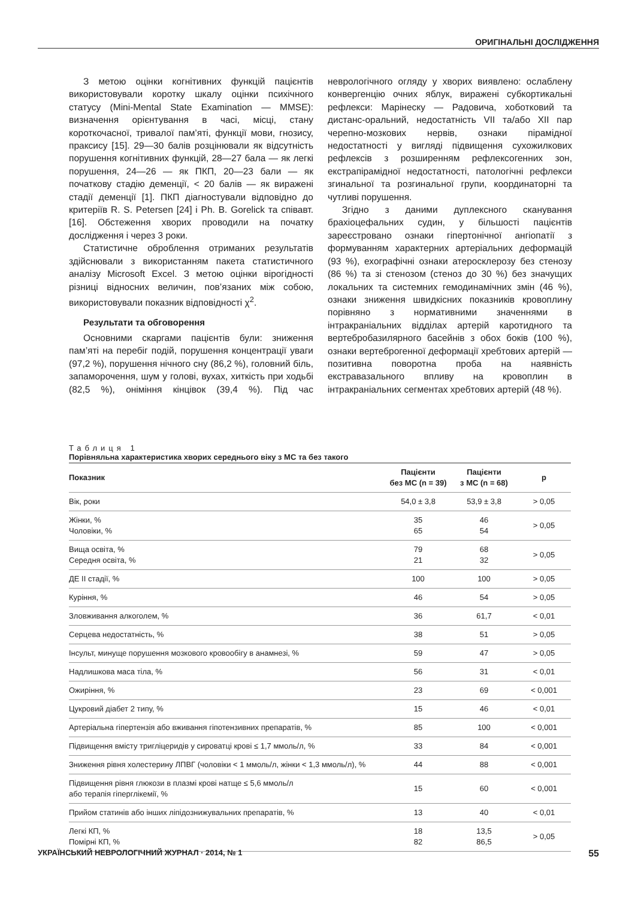ОРИГІНАЛЬНІ ДОСЛІДЖЕННЯ
З метою оцінки когнітивних функцій пацієнтів використовували коротку шкалу оцінки психічного статусу (Mini-Mental State Examination — MMSE): визначення орієнтування в часі, місці, стану короткочасної, тривалої пам’яті, функції мови, гнозису, праксису [15]. 29—30 балів розцінювали як відсутність порушення когнітивних функцій, 28—27 бала — як легкі порушення, 24—26 — як ПКП, 20—23 бали — як початкову стадію деменції, < 20 балів — як виражені стадії деменції [1]. ПКП діагностували відповідно до критеріїв R. S. Petersen [24] і Ph. B. Gorelick та співавт. [16]. Обстеження хворих проводили на початку дослідження і через 3 роки.
Статистичне оброблення отриманих результатів здійснювали з використанням пакета статистичного аналізу Microsoft Excel. З метою оцінки вірогідності різниці відносних величин, пов’язаних між собою, використовували показник відповідності χ<sup>2</sup>.
Результати та обговорення
Основними скаргами пацієнтів були: зниження пам’яті на перебіг подій, порушення концентрації уваги (97,2 %), порушення нічного сну (86,2 %), головний біль, запаморочення, шум у голові, вухах, хиткість при ходьбі (82,5 %), оніміння кінцівок (39,4 %). Під час неврологічного огляду у хворих виявлено: ослаблену конвергенцію очних яблук, виражені субкортикальні рефлекси: Марінеску — Радовича, хоботковий та дистанс-оральний, недостатність VII та/або XII пар черепно-мозкових нервів, ознаки пірамідної недостатності у вигляді підвищення сухожилкових рефлексів з розширенням рефлексогенних зон, екстрапірамідної недостатності, патологічні рефлекси згинальної та розгинальної групи, координаторні та чутливі порушення.
Згідно з даними дуплексного сканування брахіоцефальних судин, у більшості пацієнтів зареєстровано ознаки гіпертонічної ангіопатії з формуванням характерних артеріальних деформацій (93 %), ехографічні ознаки атеросклерозу без стенозу (86 %) та зі стенозом (стеноз до 30 %) без значущих локальних та системних гемодинамічних змін (46 %), ознаки зниження швидкісних показників кровоплину порівняно з нормативними значеннями в інтракраніальних відділах артерій каротидного та вертебробазилярного басейнів з обох боків (100 %), ознаки вертеброгенної деформації хребтових артерій — позитивна поворотна проба на наявність екстравазального впливу на кровоплин в інтракраніальних сегментах хребтових артерій (48 %).
Таблиця 1
Порівняльна характеристика хворих середнього віку з МС та без такого
| Показник | Пацієнти без МС (n = 39) | Пацієнти з МС (n = 68) | p |
| --- | --- | --- | --- |
| Вік, роки | 54,0 ± 3,8 | 53,9 ± 3,8 | > 0,05 |
| Жінки, % Чоловіки, % | 35 65 | 46 54 | > 0,05 |
| Вища освіта, % Середня освіта, % | 79 21 | 68 32 | > 0,05 |
| ДЕ II стадії, % | 100 | 100 | > 0,05 |
| Куріння, % | 46 | 54 | > 0,05 |
| Зловживання алкоголем, % | 36 | 61,7 | < 0,01 |
| Серцева недостатність, % | 38 | 51 | > 0,05 |
| Інсульт, минуще порушення мозкового кровообігу в анамнезі, % | 59 | 47 | > 0,05 |
| Надлишкова маса тіла, % | 56 | 31 | < 0,01 |
| Ожиріння, % | 23 | 69 | < 0,001 |
| Цукровий діабет 2 типу, % | 15 | 46 | < 0,01 |
| Артеріальна гіпертензія або вживання гіпотензивних препаратів, % | 85 | 100 | < 0,001 |
| Підвищення вмісту тригліцеридів у сироватці крові ≤ 1,7 ммоль/л, % | 33 | 84 | < 0,001 |
| Зниження рівня холестерину ЛПВГ (чоловіки < 1 ммоль/л, жінки < 1,3 ммоль/л), % | 44 | 88 | < 0,001 |
| Підвищення рівня глюкози в плазмі крові натще ≤ 5,6 ммоль/л або терапія гіперглікемії, % | 15 | 60 | < 0,001 |
| Прийом статинів або інших ліпідознижувальних препаратів, % | 13 | 40 | < 0,01 |
| Легкі КП, % Помірні КП, % | 18 82 | 13,5 86,5 | > 0,05 |
УКРАЇНСЬКИЙ НЕВРОЛОГІЧНИЙ ЖУРНАЛ · 2014, № 1 55